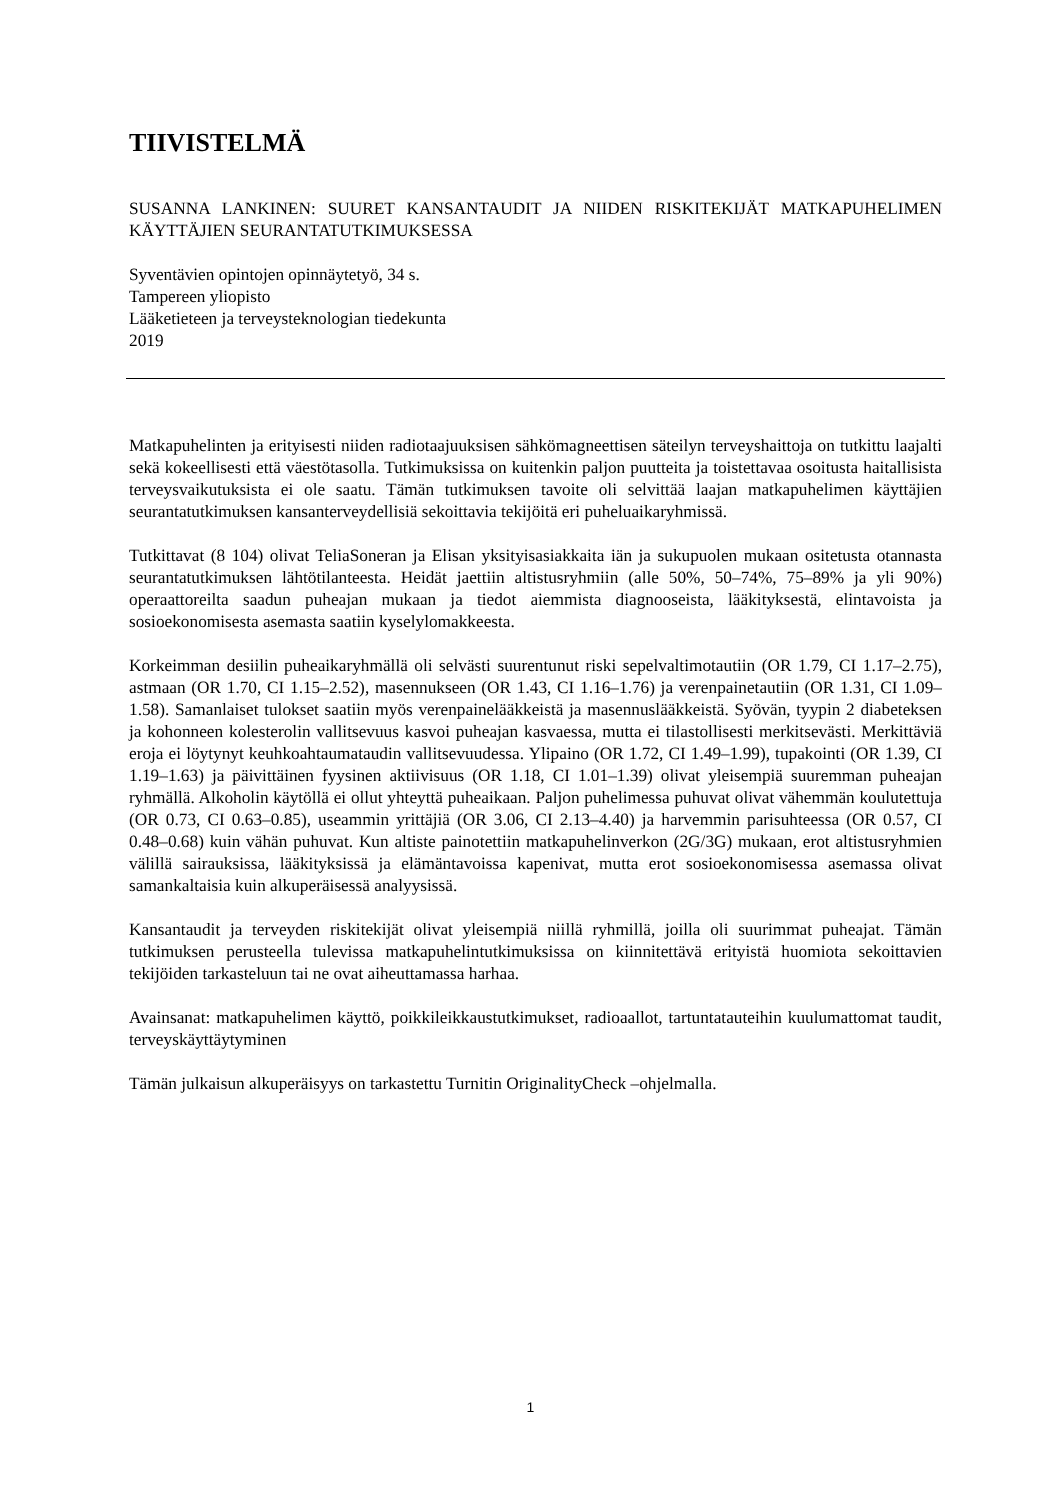TIIVISTELMÄ
SUSANNA LANKINEN: SUURET KANSANTAUDIT JA NIIDEN RISKITEKIJÄT MATKAPUHELIMEN KÄYTTÄJIEN SEURANTATUTKIMUKSESSA
Syventävien opintojen opinnäytetyö, 34 s.
Tampereen yliopisto
Lääketieteen ja terveysteknologian tiedekunta
2019
Matkapuhelinten ja erityisesti niiden radiotaajuuksisen sähkömagneettisen säteilyn terveyshaittoja on tutkittu laajalti sekä kokeellisesti että väestötasolla. Tutkimuksissa on kuitenkin paljon puutteita ja toistettavaa osoitusta haitallisista terveysvaikutuksista ei ole saatu. Tämän tutkimuksen tavoite oli selvittää laajan matkapuhelimen käyttäjien seurantatutkimuksen kansanterveydellisiä sekoittavia tekijöitä eri puheluaikaryhmissä.
Tutkittavat (8 104) olivat TeliaSoneran ja Elisan yksityisasiakkaita iän ja sukupuolen mukaan ositetusta otannasta seurantatutkimuksen lähtötilanteesta. Heidät jaettiin altistusryhmiin (alle 50%, 50–74%, 75–89% ja yli 90%) operaattoreilta saadun puheajan mukaan ja tiedot aiemmista diagnooseista, lääkityksestä, elintavoista ja sosioekonomisesta asemasta saatiin kyselylomakkeesta.
Korkeimman desiilin puheaikaryhmällä oli selvästi suurentunut riski sepelvaltimotautiin (OR 1.79, CI 1.17–2.75), astmaan (OR 1.70, CI 1.15–2.52), masennukseen (OR 1.43, CI 1.16–1.76) ja verenpainetautiin (OR 1.31, CI 1.09–1.58). Samanlaiset tulokset saatiin myös verenpainelääkkeistä ja masennuslääkkeistä. Syövän, tyypin 2 diabeteksen ja kohonneen kolesterolin vallitsevuus kasvoi puheajan kasvaessa, mutta ei tilastollisesti merkitsevästi. Merkittäviä eroja ei löytynyt keuhkoahtaumataudin vallitsevuudessa. Ylipaino (OR 1.72, CI 1.49–1.99), tupakointi (OR 1.39, CI 1.19–1.63) ja päivittäinen fyysinen aktiivisuus (OR 1.18, CI 1.01–1.39) olivat yleisempiä suuremman puheajan ryhmällä. Alkoholin käytöllä ei ollut yhteyttä puheaikaan. Paljon puhelimessa puhuvat olivat vähemmän koulutettuja (OR 0.73, CI 0.63–0.85), useammin yrittäjiä (OR 3.06, CI 2.13–4.40) ja harvemmin parisuhteessa (OR 0.57, CI 0.48–0.68) kuin vähän puhuvat. Kun altiste painotettiin matkapuhelinverkon (2G/3G) mukaan, erot altistusryhmien välillä sairauksissa, lääkityksissä ja elämäntavoissa kapenivat, mutta erot sosioekonomisessa asemassa olivat samankaltaisia kuin alkuperäisessä analyysissä.
Kansantaudit ja terveyden riskitekijät olivat yleisempiä niillä ryhmillä, joilla oli suurimmat puheajat. Tämän tutkimuksen perusteella tulevissa matkapuhelintutkimuksissa on kiinnitettävä erityistä huomiota sekoittavien tekijöiden tarkasteluun tai ne ovat aiheuttamassa harhaa.
Avainsanat: matkapuhelimen käyttö, poikkileikkaustutkimukset, radioaallot, tartuntatauteihin kuulumattomat taudit, terveyskäyttäytyminen
Tämän julkaisun alkuperäisyys on tarkastettu Turnitin OriginalityCheck –ohjelmalla.
1